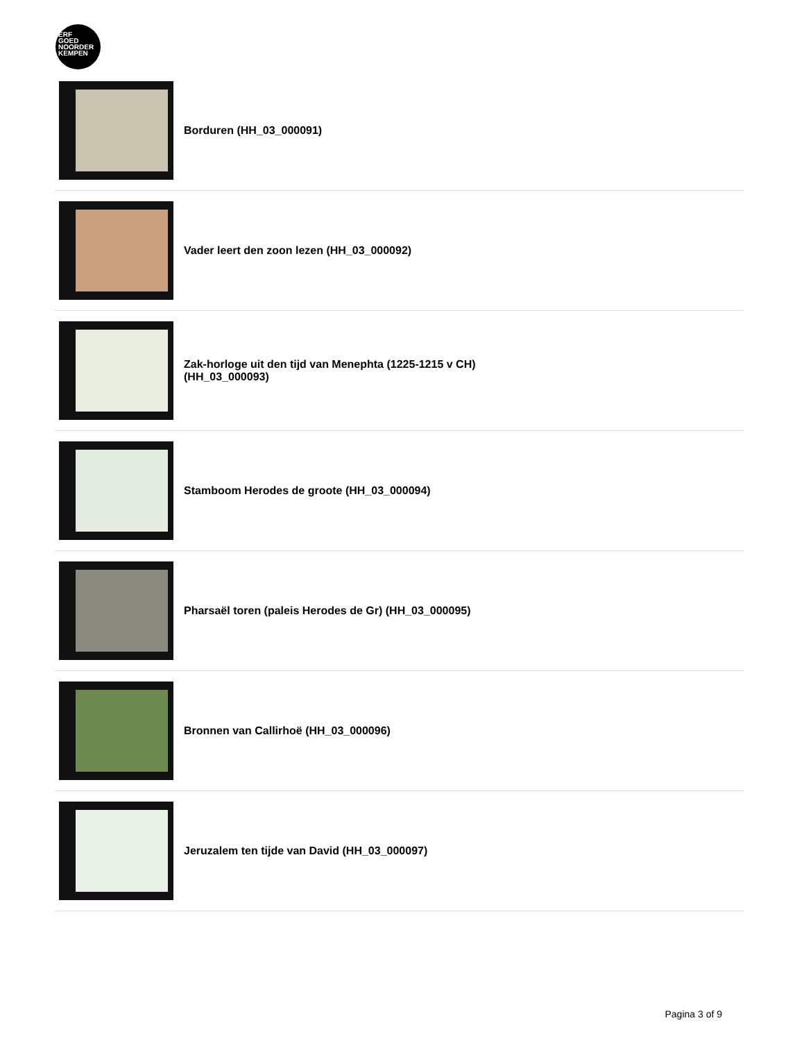ERF
GOED
NOORDER
KEMPEN
Borduren (HH_03_000091)
Vader leert den zoon lezen (HH_03_000092)
Zak-horloge uit den tijd van Menephta (1225-1215 v CH)
(HH_03_000093)
Stamboom Herodes de groote (HH_03_000094)
Pharsaël toren (paleis Herodes de Gr) (HH_03_000095)
Bronnen van Callirhoë (HH_03_000096)
Jeruzalem ten tijde van David (HH_03_000097)
Pagina 3 of 9